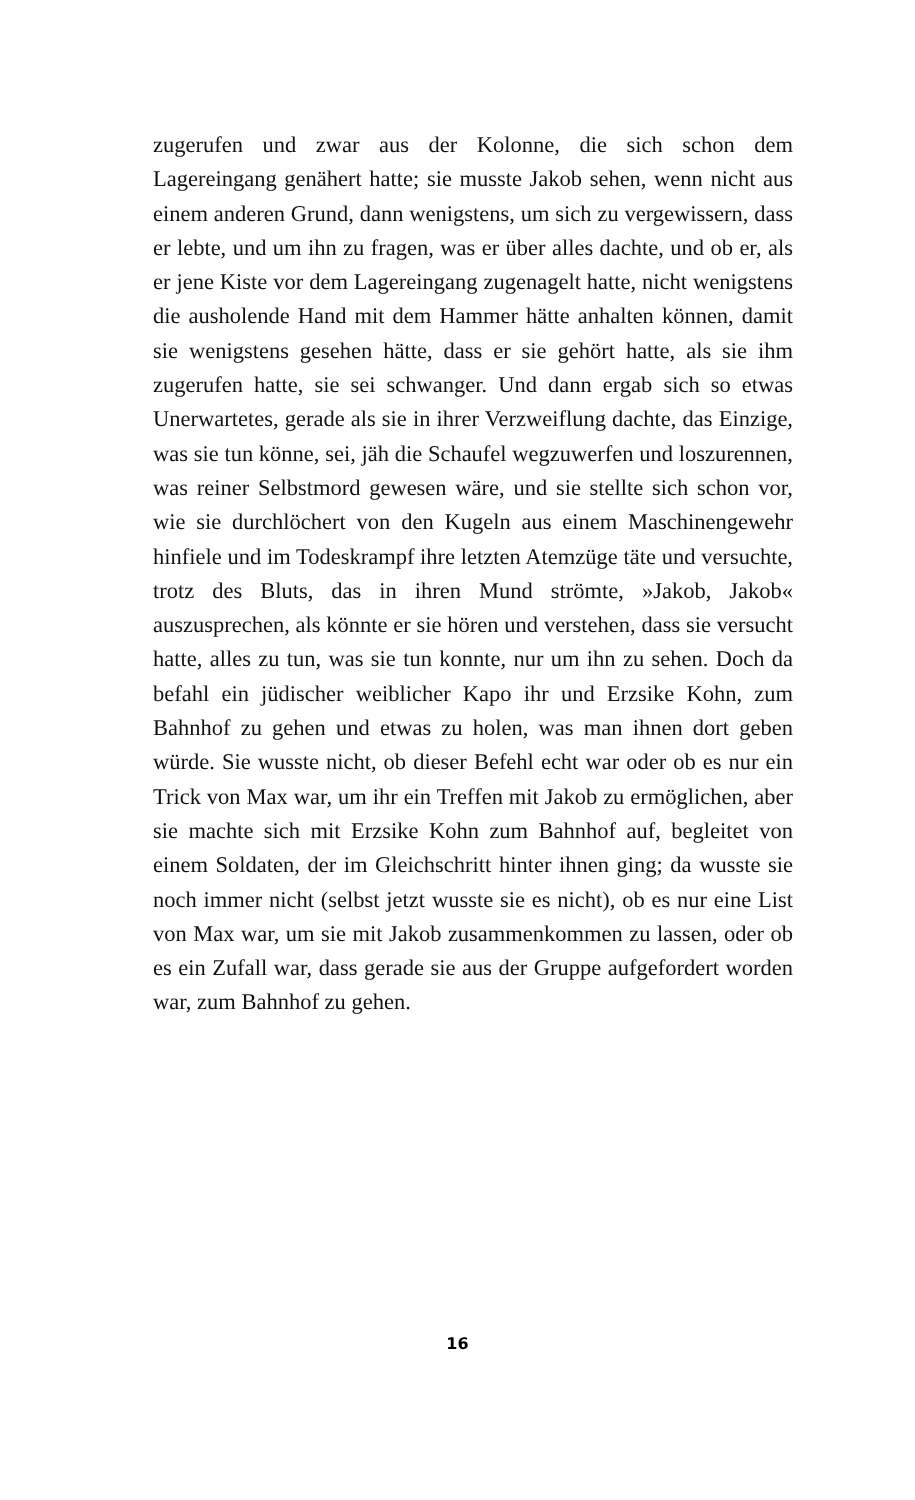zugerufen und zwar aus der Kolonne, die sich schon dem Lagereingang genähert hatte; sie musste Jakob sehen, wenn nicht aus einem anderen Grund, dann wenigstens, um sich zu vergewissern, dass er lebte, und um ihn zu fragen, was er über alles dachte, und ob er, als er jene Kiste vor dem Lagereingang zugenagelt hatte, nicht wenigstens die ausholende Hand mit dem Hammer hätte anhalten können, damit sie wenigstens gesehen hätte, dass er sie gehört hatte, als sie ihm zugerufen hatte, sie sei schwanger. Und dann ergab sich so etwas Unerwartetes, gerade als sie in ihrer Verzweiflung dachte, das Einzige, was sie tun könne, sei, jäh die Schaufel wegzuwerfen und loszurennen, was reiner Selbstmord gewesen wäre, und sie stellte sich schon vor, wie sie durchlöchert von den Kugeln aus einem Maschinengewehr hinfiele und im Todeskrampf ihre letzten Atemzüge täte und versuchte, trotz des Bluts, das in ihren Mund strömte, »Jakob, Jakob« auszusprechen, als könnte er sie hören und verstehen, dass sie versucht hatte, alles zu tun, was sie tun konnte, nur um ihn zu sehen. Doch da befahl ein jüdischer weiblicher Kapo ihr und Erzsike Kohn, zum Bahnhof zu gehen und etwas zu holen, was man ihnen dort geben würde. Sie wusste nicht, ob dieser Befehl echt war oder ob es nur ein Trick von Max war, um ihr ein Treffen mit Jakob zu ermöglichen, aber sie machte sich mit Erzsike Kohn zum Bahnhof auf, begleitet von einem Soldaten, der im Gleichschritt hinter ihnen ging; da wusste sie noch immer nicht (selbst jetzt wusste sie es nicht), ob es nur eine List von Max war, um sie mit Jakob zusammenkommen zu lassen, oder ob es ein Zufall war, dass gerade sie aus der Gruppe aufgefordert worden war, zum Bahnhof zu gehen.
16